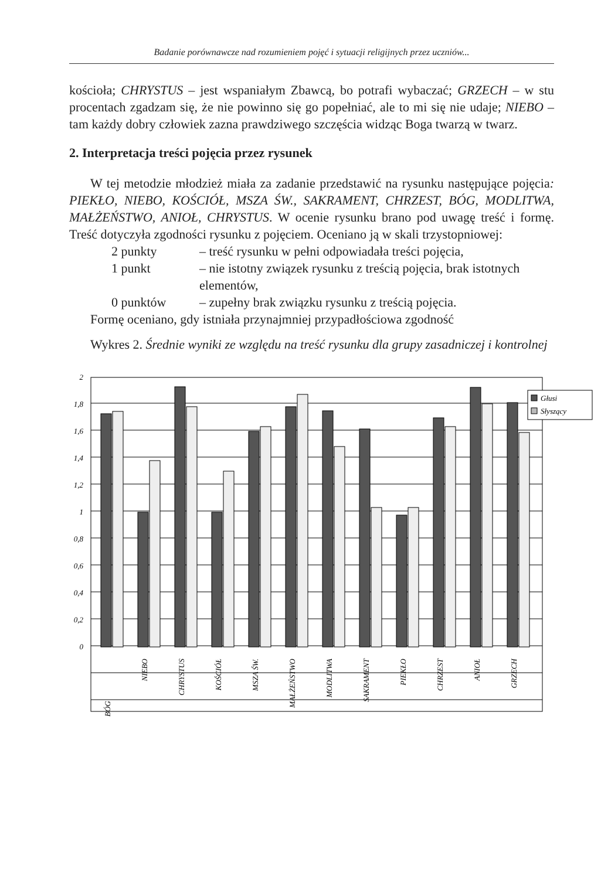Badanie porównawcze nad rozumieniem pojęć i sytuacji religijnych przez uczniów...
kościoła; CHRYSTUS – jest wspaniałym Zbawcą, bo potrafi wybaczać; GRZECH – w stu procentach zgadzam się, że nie powinno się go popełniać, ale to mi się nie udaje; NIEBO – tam każdy dobry człowiek zazna prawdziwego szczęścia widząc Boga twarzą w twarz.
2. Interpretacja treści pojęcia przez rysunek
W tej metodzie młodzież miała za zadanie przedstawić na rysunku następujące pojęcia: PIEKŁO, NIEBO, KOŚCIÓŁ, MSZA ŚW., SAKRAMENT, CHRZEST, BÓG, MODLITWA, MAŁŻEŃSTWO, ANIOŁ, CHRYSTUS. W ocenie rysunku brano pod uwagę treść i formę. Treść dotyczyła zgodności rysunku z pojęciem. Oceniano ją w skali trzystopniowej:
2 punkty – treść rysunku w pełni odpowiadała treści pojęcia,
1 punkt – nie istotny związek rysunku z treścią pojęcia, brak istotnych elementów,
0 punktów – zupełny brak związku rysunku z treścią pojęcia.
Formę oceniano, gdy istniała przynajmniej przypadłościowa zgodność
Wykres 2. Średnie wyniki ze względu na treść rysunku dla grupy zasadniczej i kontrolnej
2
1,8
1,6
1,4
1,2
1
0,8
0,6
0,4
0,2
0
Głusi
Słyszący
BÓG
NIEBO
CHRYSTUS
KOŚCIÓŁ
MSZA ŚW.
MAŁŻEŃSTWO
MODLITWA
SAKRAMENT
PIEKŁO
CHRZEST
ANIOŁ
GRZECH